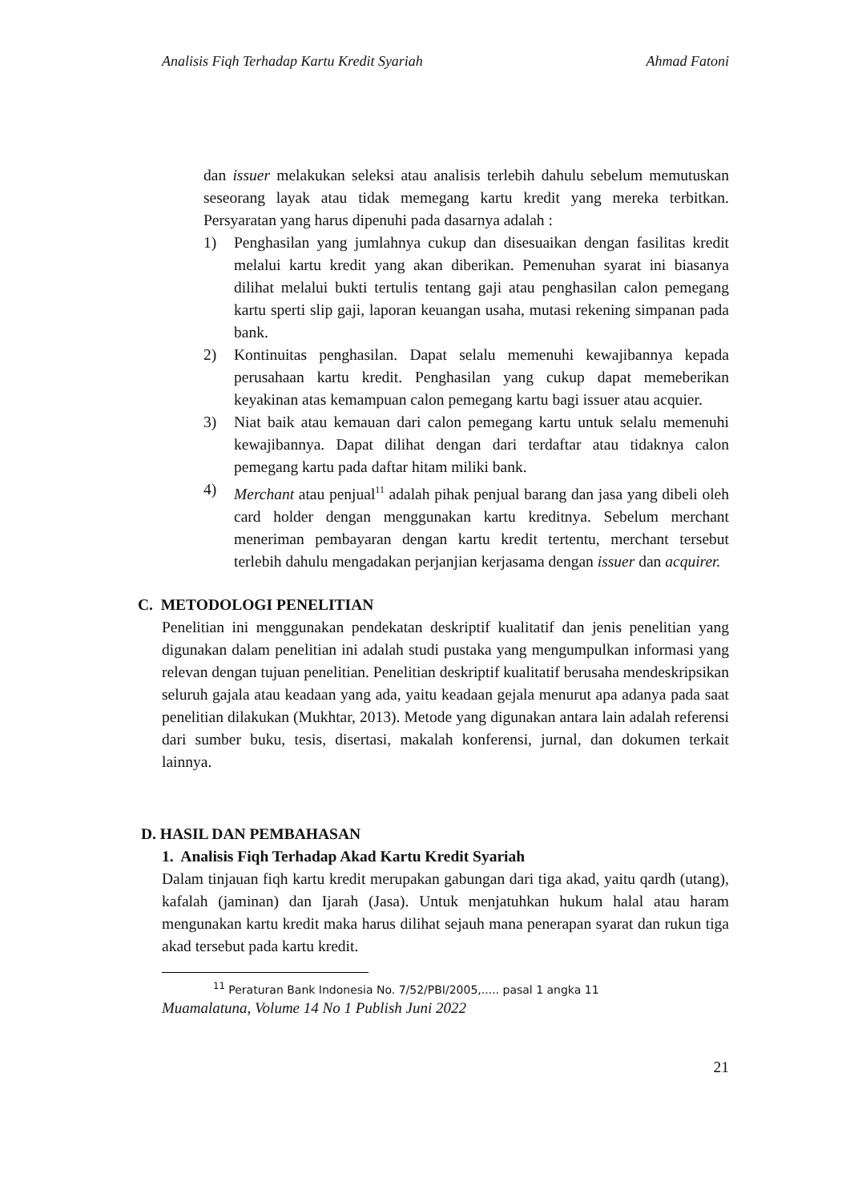Analisis Fiqh Terhadap Kartu Kredit Syariah Ahmad Fatoni
dan issuer melakukan seleksi atau analisis terlebih dahulu sebelum memutuskan seseorang layak atau tidak memegang kartu kredit yang mereka terbitkan. Persyaratan yang harus dipenuhi pada dasarnya adalah :
1) Penghasilan yang jumlahnya cukup dan disesuaikan dengan fasilitas kredit melalui kartu kredit yang akan diberikan. Pemenuhan syarat ini biasanya dilihat melalui bukti tertulis tentang gaji atau penghasilan calon pemegang kartu sperti slip gaji, laporan keuangan usaha, mutasi rekening simpanan pada bank.
2) Kontinuitas penghasilan. Dapat selalu memenuhi kewajibannya kepada perusahaan kartu kredit. Penghasilan yang cukup dapat memeberikan keyakinan atas kemampuan calon pemegang kartu bagi issuer atau acquier.
3) Niat baik atau kemauan dari calon pemegang kartu untuk selalu memenuhi kewajibannya. Dapat dilihat dengan dari terdaftar atau tidaknya calon pemegang kartu pada daftar hitam miliki bank.
4) Merchant atau penjual<sup>11</sup> adalah pihak penjual barang dan jasa yang dibeli oleh card holder dengan menggunakan kartu kreditnya. Sebelum merchant meneriman pembayaran dengan kartu kredit tertentu, merchant tersebut terlebih dahulu mengadakan perjanjian kerjasama dengan issuer dan acquirer.
C. METODOLOGI PENELITIAN
Penelitian ini menggunakan pendekatan deskriptif kualitatif dan jenis penelitian yang digunakan dalam penelitian ini adalah studi pustaka yang mengumpulkan informasi yang relevan dengan tujuan penelitian. Penelitian deskriptif kualitatif berusaha mendeskripsikan seluruh gajala atau keadaan yang ada, yaitu keadaan gejala menurut apa adanya pada saat penelitian dilakukan (Mukhtar, 2013). Metode yang digunakan antara lain adalah referensi dari sumber buku, tesis, disertasi, makalah konferensi, jurnal, dan dokumen terkait lainnya.
D. HASIL DAN PEMBAHASAN
1. Analisis Fiqh Terhadap Akad Kartu Kredit Syariah
Dalam tinjauan fiqh kartu kredit merupakan gabungan dari tiga akad, yaitu qardh (utang), kafalah (jaminan) dan Ijarah (Jasa). Untuk menjatuhkan hukum halal atau haram mengunakan kartu kredit maka harus dilihat sejauh mana penerapan syarat dan rukun tiga akad tersebut pada kartu kredit.
<sup>11</sup> Peraturan Bank Indonesia No. 7/52/PBI/2005,..... pasal 1 angka 11
Muamalatuna, Volume 14 No 1 Publish Juni 2022
21